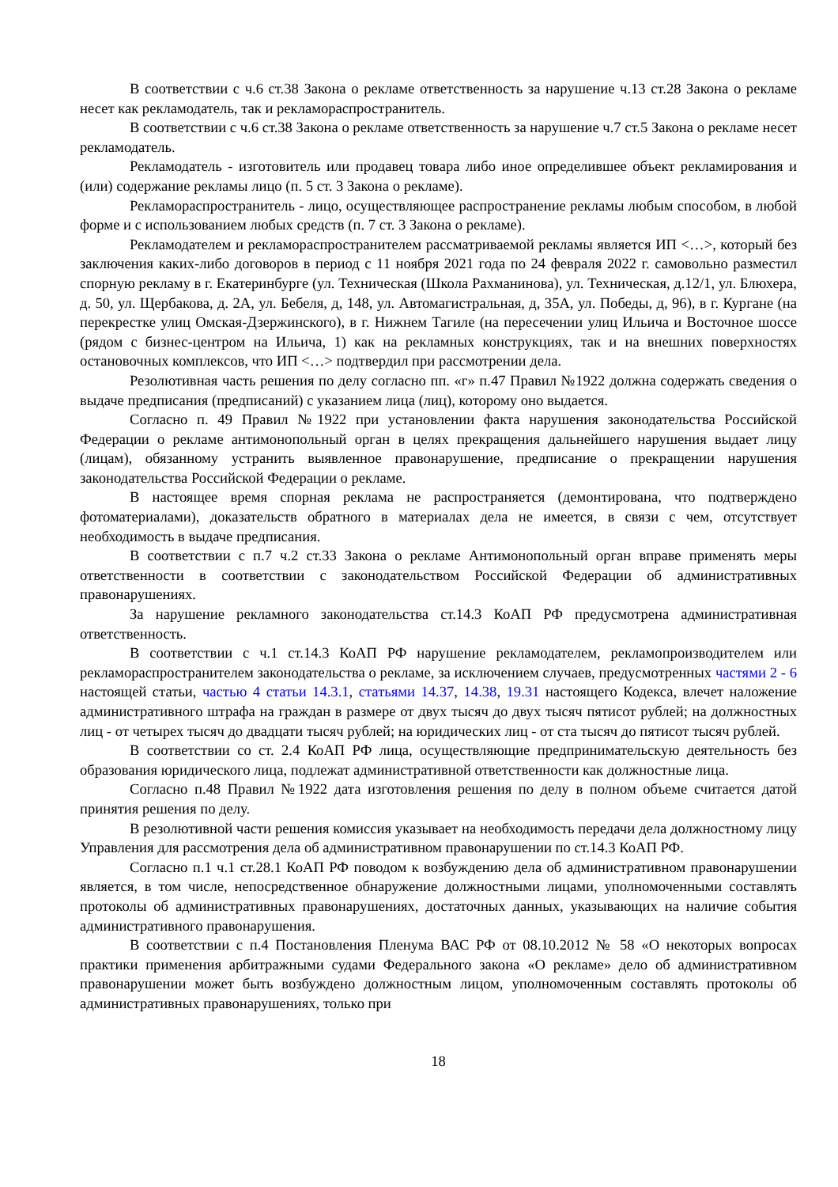В соответствии с ч.6 ст.38 Закона о рекламе ответственность за нарушение ч.13 ст.28 Закона о рекламе несет как рекламодатель, так и рекламораспространитель.
В соответствии с ч.6 ст.38 Закона о рекламе ответственность за нарушение ч.7 ст.5 Закона о рекламе несет рекламодатель.
Рекламодатель - изготовитель или продавец товара либо иное определившее объект рекламирования и (или) содержание рекламы лицо (п. 5 ст. 3 Закона о рекламе).
Рекламораспространитель - лицо, осуществляющее распространение рекламы любым способом, в любой форме и с использованием любых средств (п. 7 ст. 3 Закона о рекламе).
Рекламодателем и рекламораспространителем рассматриваемой рекламы является ИП <…>, который без заключения каких-либо договоров в период с 11 ноября 2021 года по 24 февраля 2022 г. самовольно разместил спорную рекламу в г. Екатеринбурге (ул. Техническая (Школа Рахманинова), ул. Техническая, д.12/1, ул. Блюхера, д. 50, ул. Щербакова, д. 2А, ул. Бебеля, д, 148, ул. Автомагистральная, д, 35А, ул. Победы, д, 96), в г. Кургане (на перекрестке улиц Омская-Дзержинского), в г. Нижнем Тагиле (на пересечении улиц Ильича и Восточное шоссе (рядом с бизнес-центром на Ильича, 1) как на рекламных конструкциях, так и на внешних поверхностях остановочных комплексов, что ИП <…> подтвердил при рассмотрении дела.
Резолютивная часть решения по делу согласно пп. «г» п.47 Правил №1922 должна содержать сведения о выдаче предписания (предписаний) с указанием лица (лиц), которому оно выдается.
Согласно п. 49 Правил №1922 при установлении факта нарушения законодательства Российской Федерации о рекламе антимонопольный орган в целях прекращения дальнейшего нарушения выдает лицу (лицам), обязанному устранить выявленное правонарушение, предписание о прекращении нарушения законодательства Российской Федерации о рекламе.
В настоящее время спорная реклама не распространяется (демонтирована, что подтверждено фотоматериалами), доказательств обратного в материалах дела не имеется, в связи с чем, отсутствует необходимость в выдаче предписания.
В соответствии с п.7 ч.2 ст.33 Закона о рекламе Антимонопольный орган вправе применять меры ответственности в соответствии с законодательством Российской Федерации об административных правонарушениях.
За нарушение рекламного законодательства ст.14.3 КоАП РФ предусмотрена административная ответственность.
В соответствии с ч.1 ст.14.3 КоАП РФ нарушение рекламодателем, рекламопроизводителем или рекламораспространителем законодательства о рекламе, за исключением случаев, предусмотренных частями 2 - 6 настоящей статьи, частью 4 статьи 14.3.1, статьями 14.37, 14.38, 19.31 настоящего Кодекса, влечет наложение административного штрафа на граждан в размере от двух тысяч до двух тысяч пятисот рублей; на должностных лиц - от четырех тысяч до двадцати тысяч рублей; на юридических лиц - от ста тысяч до пятисот тысяч рублей.
В соответствии со ст. 2.4 КоАП РФ лица, осуществляющие предпринимательскую деятельность без образования юридического лица, подлежат административной ответственности как должностные лица.
Согласно п.48 Правил №1922 дата изготовления решения по делу в полном объеме считается датой принятия решения по делу.
В резолютивной части решения комиссия указывает на необходимость передачи дела должностному лицу Управления для рассмотрения дела об административном правонарушении по ст.14.3 КоАП РФ.
Согласно п.1 ч.1 ст.28.1 КоАП РФ поводом к возбуждению дела об административном правонарушении является, в том числе, непосредственное обнаружение должностными лицами, уполномоченными составлять протоколы об административных правонарушениях, достаточных данных, указывающих на наличие события административного правонарушения.
В соответствии с п.4 Постановления Пленума ВАС РФ от 08.10.2012 № 58 «О некоторых вопросах практики применения арбитражными судами Федерального закона «О рекламе» дело об административном правонарушении может быть возбуждено должностным лицом, уполномоченным составлять протоколы об административных правонарушениях, только при
18